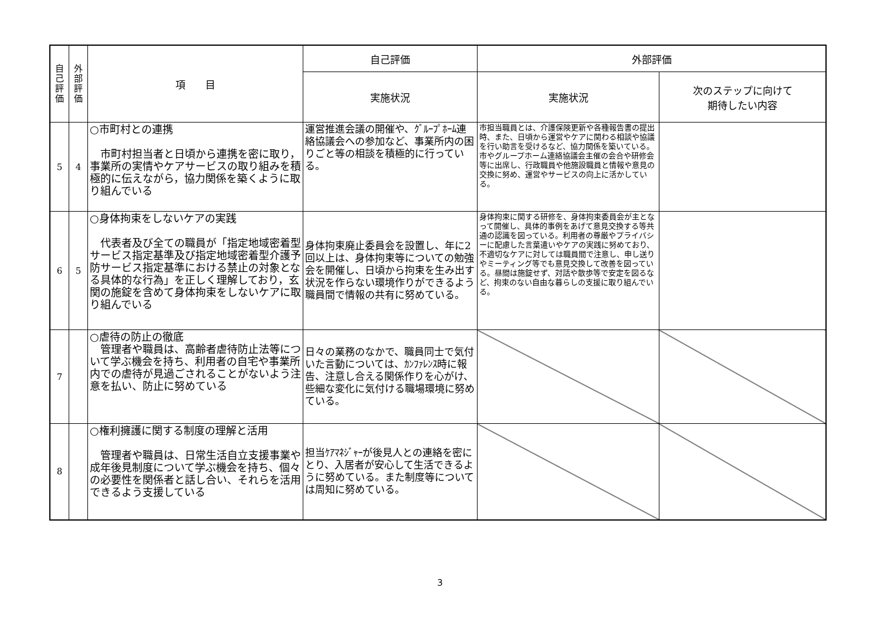| 自 己 評 価 | 外 部 評 価 | 項 目 | 自己評価 | 外部評価 | |
| --- | --- | --- | --- | --- | --- |
| | | | 実施状況 | 実施状況 | 次のステップに向けて 期待したい内容 |
| 5 | 4 | ○市町村との連携 市町村担当者と日頃から連携を密に取り，事業所の実情やケアサービスの取り組みを積極的に伝えながら，協力関係を築くように取り組んでいる | 運営推進会議の開催や、ｸﾞﾙｰﾌﾟﾎｰﾑ連絡協議会への参加など、事業所内の困りごと等の相談を積極的に行っている。 | 市担当職員とは、介護保険更新や各種報告書の提出時、また、日頃から運営やケアに関わる相談や協議を行い助言を受けるなど、協力関係を築いている。市やグループホーム連絡協議会主催の会合や研修会等に出席し、行政職員や他施設職員と情報や意見の交換に努め、運営やサービスの向上に活かしている。 | |
| 6 | 5 | ○身体拘束をしないケアの実践 代表者及び全ての職員が「指定地域密着型サービス指定基準及び指定地域密着型介護予防サービス指定基準における禁止の対象となる具体的な行為」を正しく理解しており，玄関の施錠を含めて身体拘束をしないケアに取り組んでいる | 身体拘束廃止委員会を設置し、年に2回以上は、身体拘束等についての勉強会を開催し、日頃から拘束を生み出す状況を作らない環境作りができるよう職員間で情報の共有に努めている。 | 身体拘束に関する研修を、身体拘束委員会が主となって開催し、具体的事例をあげて意見交換する等共通の認識を図っている。利用者の尊厳やプライバシーに配慮した言葉遣いやケアの実践に努めており、不適切なケアに対しては職員間で注意し、申し送りやミーティング等でも意見交換して改善を図っている。昼間は施錠せず、対話や散歩等で安定を図るなど、拘束のない自由な暮らしの支援に取り組んでいる。 | |
| 7 | | ○虐待の防止の徹底 管理者や職員は、高齢者虐待防止法等について学ぶ機会を持ち、利用者の自宅や事業所内での虐待が見過ごされることがないよう注意を払い、防止に努めている | 日々の業務のなかで、職員同士で気付いた言動については、ｶﾝﾌｧﾚﾝｽ時に報告、注意し合える関係作りを心がけ、些細な変化に気付ける職場環境に努めている。 | | |
| 8 | | ○権利擁護に関する制度の理解と活用 管理者や職員は、日常生活自立支援事業や成年後見制度について学ぶ機会を持ち、個々の必要性を関係者と話し合い、それらを活用できるよう支援している | 担当ｹｱﾏﾈｼﾞｬｰが後見人との連絡を密にとり、入居者が安心して生活できるように努めている。また制度等については周知に努めている。 | | |
3